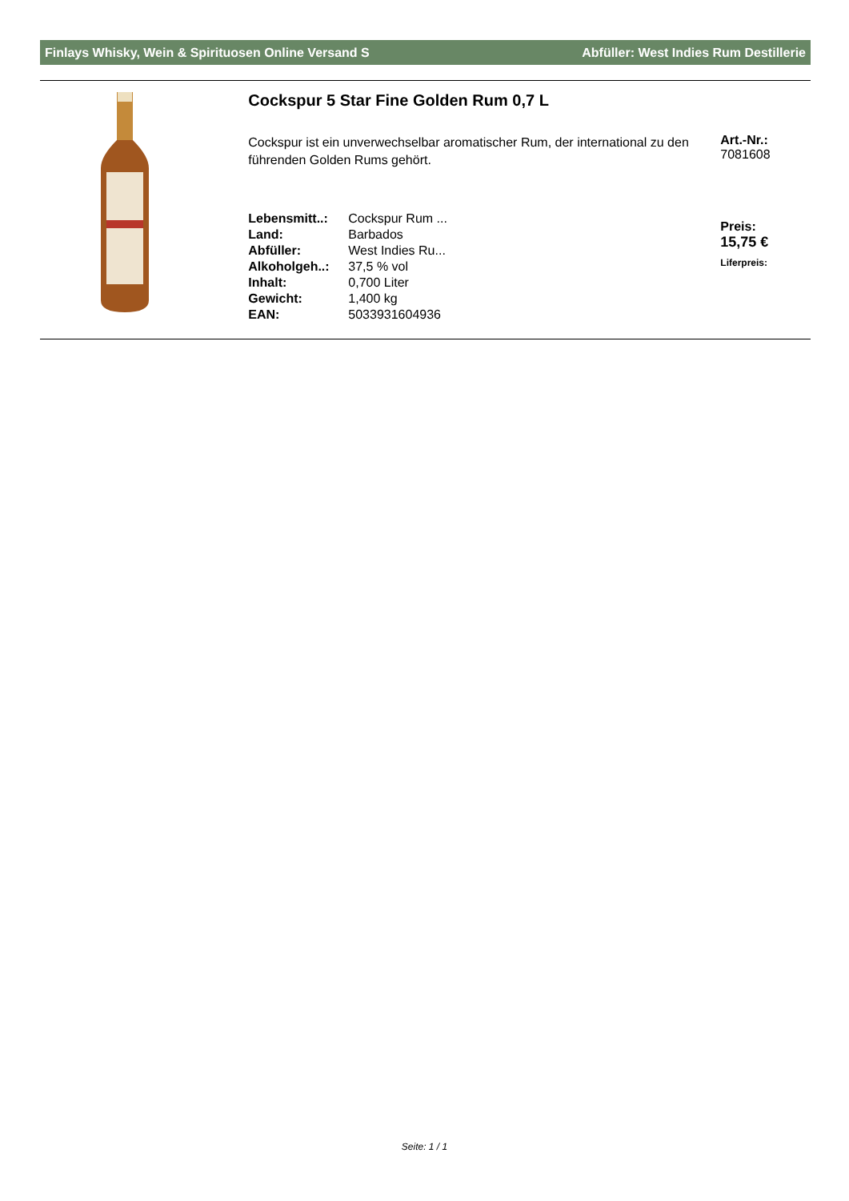Finlays Whisky, Wein & Spirituosen Online Versand S Abfüller: West Indies Rum Destillerie
Cockspur 5 Star Fine Golden Rum 0,7 L
Cockspur ist ein unverwechselbar aromatischer Rum, der international zu den führenden Golden Rums gehört.
| Lebensmitt..: | Cockspur Rum ... |
| Land: | Barbados |
| Abfüller: | West Indies Ru... |
| Alkoholgeh..: | 37,5 % vol |
| Inhalt: | 0,700 Liter |
| Gewicht: | 1,400 kg |
| EAN: | 5033931604936 |
Art.-Nr.:
7081608
Preis:
15,75 €
Liferpreis:
Seite: 1 / 1